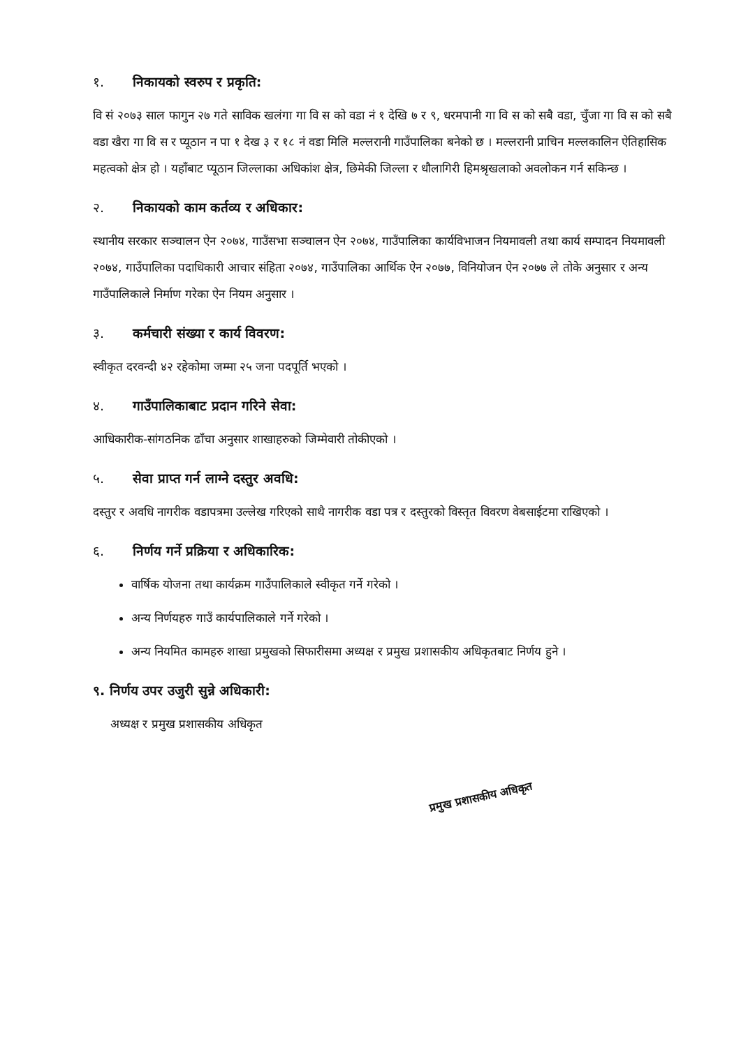१. निकायको स्वरुप र प्रकृति:
वि सं २०७३ साल फागुन २७ गते साविक खलंगा गा वि स को वडा नं १ देखि ७ र ९, धरमपानी गा वि स को सबै वडा, चुँजा गा वि स को सबै वडा खैरा गा वि स र प्यूठान न पा १ देख ३ र १८ नं वडा मिलि मल्लरानी गाउँपालिका बनेको छ । मल्लरानी प्राचिन मल्लकालिन ऐतिहासिक महत्वको क्षेत्र हो । यहाँबाट प्यूठान जिल्लाका अधिकांश क्षेत्र, छिमेकी जिल्ला र धौलागिरी हिमश्रृखलाको अवलोकन गर्न सकिन्छ ।
२. निकायको काम कर्तव्य र अधिकार:
स्थानीय सरकार सञ्चालन ऐन २०७४, गाउँसभा सञ्चालन ऐन २०७४, गाउँपालिका कार्यविभाजन नियमावली तथा कार्य सम्पादन नियमावली २०७४, गाउँपालिका पदाधिकारी आचार संहिता २०७४, गाउँपालिका आर्थिक ऐन २०७७, विनियोजन ऐन २०७७ ले तोके अनुसार र अन्य गाउँपालिकाले निर्माण गरेका ऐन नियम अनुसार ।
३. कर्मचारी संख्या र कार्य विवरण:
स्वीकृत दरवन्दी ४२ रहेकोमा जम्मा २५ जना पदपूर्ति भएको ।
४. गाउँपालिकाबाट प्रदान गरिने सेवा:
आधिकारीक-सांगठनिक ढाँचा अनुसार शाखाहरुको जिम्मेवारी तोकीएको ।
५. सेवा प्राप्त गर्न लाग्ने दस्तुर अवधि:
दस्तुर र अवधि नागरीक वडापत्रमा उल्लेख गरिएको साथै नागरीक वडा पत्र र दस्तुरको विस्तृत विवरण वेबसाईटमा राखिएको ।
६. निर्णय गर्ने प्रक्रिया र अधिकारिक:
वार्षिक योजना तथा कार्यक्रम गाउँपालिकाले स्वीकृत गर्ने गरेको ।
अन्य निर्णयहरु गाउँ कार्यपालिकाले गर्ने गरेको ।
अन्य नियमित कामहरु शाखा प्रमुखको सिफारीसमा अध्यक्ष र प्रमुख प्रशासकीय अधिकृतबाट निर्णय हुने ।
९. निर्णय उपर उजुरी सुन्ने अधिकारी:
अध्यक्ष र प्रमुख प्रशासकीय अधिकृत
प्रमुख प्रशासकीय अधिकृत